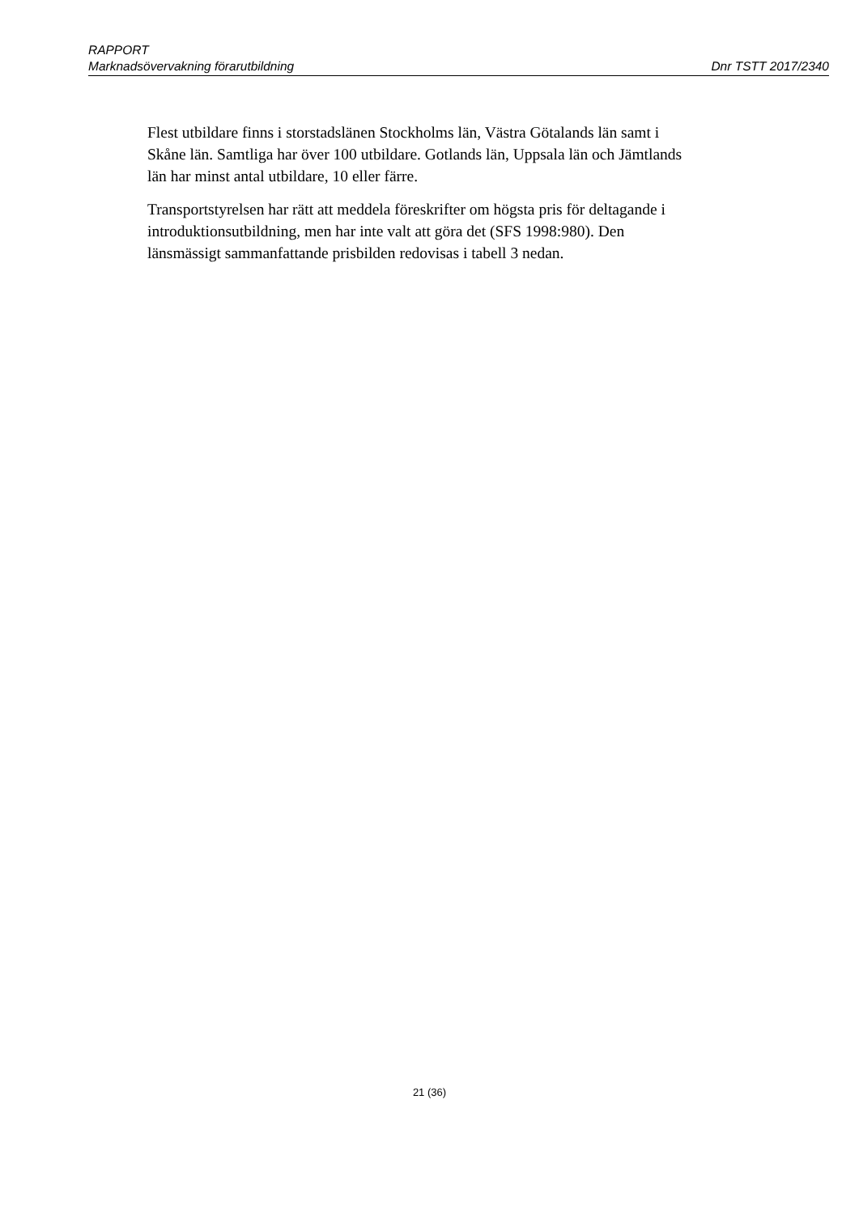RAPPORT
Marknadsövervakning förarutbildning Dnr TSTT 2017/2340
Flest utbildare finns i storstadslänen Stockholms län, Västra Götalands län samt i Skåne län. Samtliga har över 100 utbildare. Gotlands län, Uppsala län och Jämtlands län har minst antal utbildare, 10 eller färre.
Transportstyrelsen har rätt att meddela föreskrifter om högsta pris för deltagande i introduktionsutbildning, men har inte valt att göra det (SFS 1998:980). Den länsmässigt sammanfattande prisbilden redovisas i tabell 3 nedan.
21 (36)